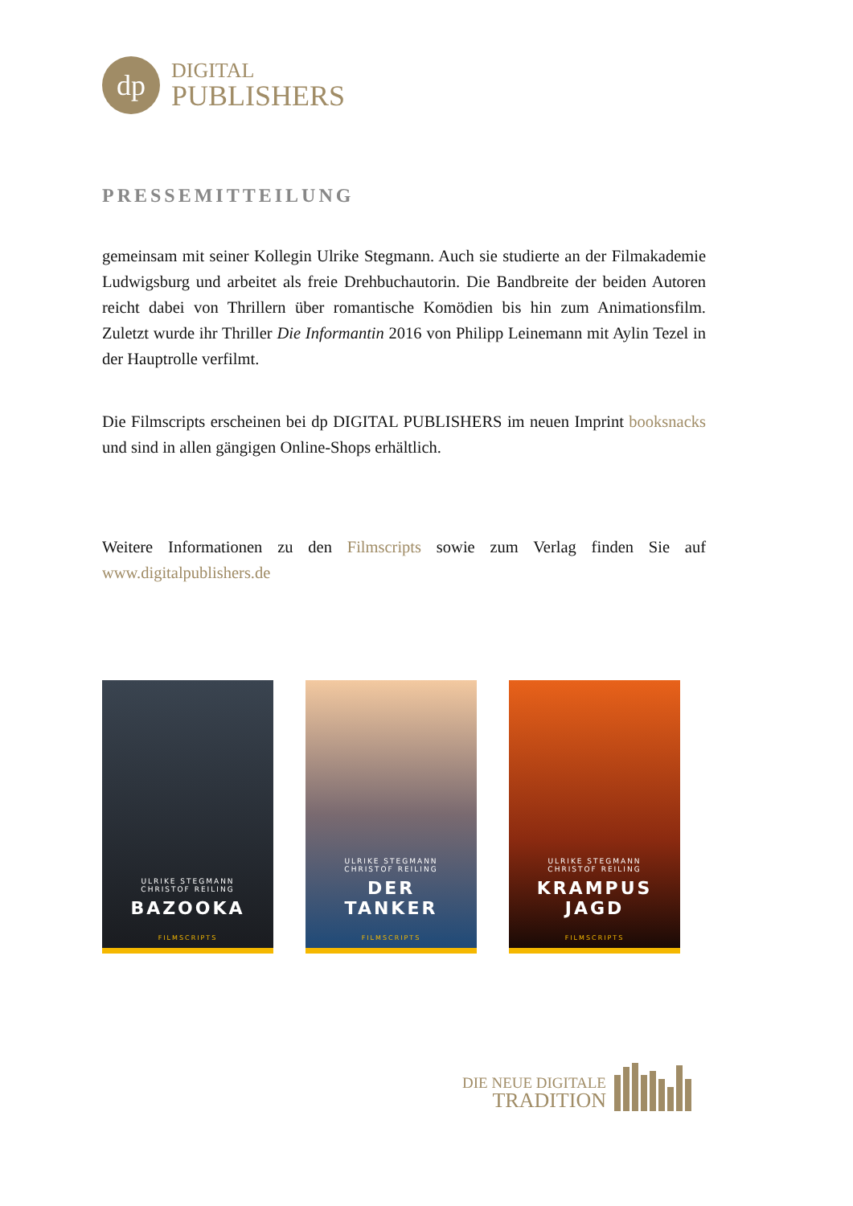dp
DIGITAL
PUBLISHERS
PRESSEMITTEILUNG
gemeinsam mit seiner Kollegin Ulrike Stegmann. Auch sie studierte an der Filmakademie Ludwigsburg und arbeitet als freie Drehbuchautorin. Die Bandbreite der beiden Autoren reicht dabei von Thrillern über romantische Komödien bis hin zum Animationsfilm. Zuletzt wurde ihr Thriller Die Informantin 2016 von Philipp Leinemann mit Aylin Tezel in der Hauptrolle verfilmt.
Die Filmscripts erscheinen bei dp DIGITAL PUBLISHERS im neuen Imprint booksnacks und sind in allen gängigen Online-Shops erhältlich.
Weitere Informationen zu den Filmscripts sowie zum Verlag finden Sie auf www.digitalpublishers.de
ULRIKE STEGMANN
CHRISTOF REILING
BAZOOKA
FILMSCRIPTS
ULRIKE STEGMANN
CHRISTOF REILING
DER
TANKER
FILMSCRIPTS
ULRIKE STEGMANN
CHRISTOF REILING
KRAMPUS
JAGD
FILMSCRIPTS
DIE NEUE DIGITALE
TRADITION